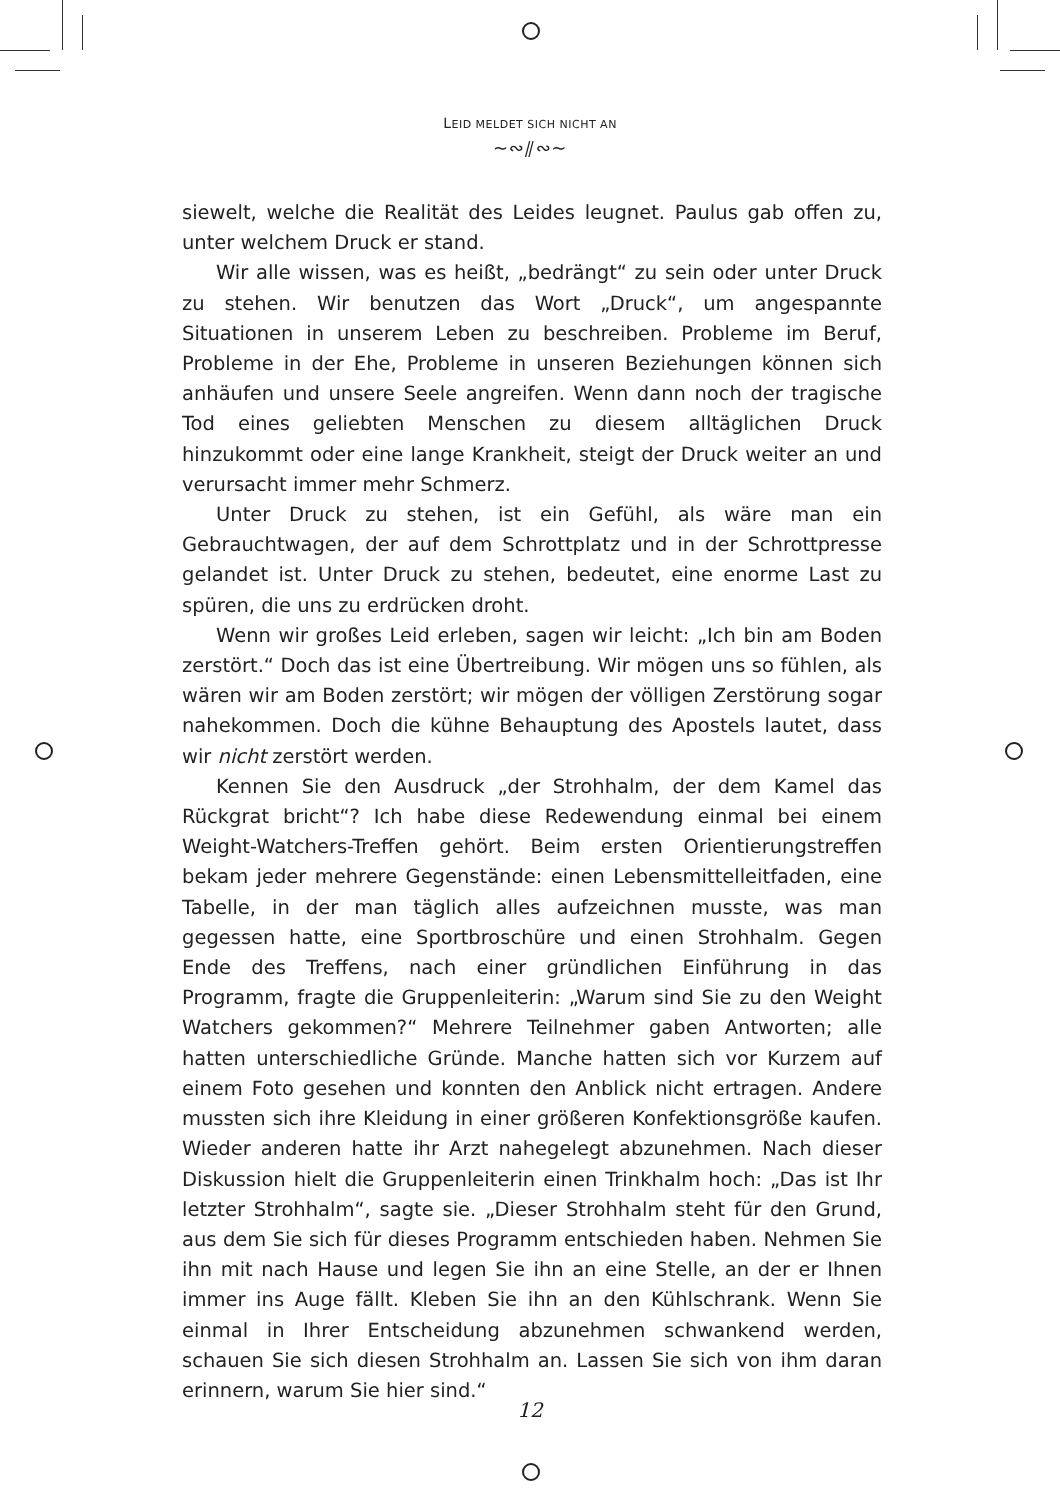LEID MELDET SICH NICHT AN
~∾⫽∾~
siewelt, welche die Realität des Leides leugnet. Paulus gab offen zu, unter welchem Druck er stand.
Wir alle wissen, was es heißt, „bedrängt“ zu sein oder unter Druck zu stehen. Wir benutzen das Wort „Druck“, um angespannte Situationen in unserem Leben zu beschreiben. Probleme im Beruf, Probleme in der Ehe, Probleme in unseren Beziehungen können sich anhäufen und unsere Seele angreifen. Wenn dann noch der tragische Tod eines geliebten Menschen zu diesem alltäglichen Druck hinzukommt oder eine lange Krankheit, steigt der Druck weiter an und verursacht immer mehr Schmerz.
Unter Druck zu stehen, ist ein Gefühl, als wäre man ein Gebrauchtwagen, der auf dem Schrottplatz und in der Schrottpresse gelandet ist. Unter Druck zu stehen, bedeutet, eine enorme Last zu spüren, die uns zu erdrücken droht.
Wenn wir großes Leid erleben, sagen wir leicht: „Ich bin am Boden zerstört.“ Doch das ist eine Übertreibung. Wir mögen uns so fühlen, als wären wir am Boden zerstört; wir mögen der völligen Zerstörung sogar nahekommen. Doch die kühne Behauptung des Apostels lautet, dass wir nicht zerstört werden.
Kennen Sie den Ausdruck „der Strohhalm, der dem Kamel das Rückgrat bricht“? Ich habe diese Redewendung einmal bei einem Weight-Watchers-Treffen gehört. Beim ersten Orientierungstreffen bekam jeder mehrere Gegenstände: einen Lebensmittelleitfaden, eine Tabelle, in der man täglich alles aufzeichnen musste, was man gegessen hatte, eine Sportbroschüre und einen Strohhalm. Gegen Ende des Treffens, nach einer gründlichen Einführung in das Programm, fragte die Gruppenleiterin: „Warum sind Sie zu den Weight Watchers gekommen?“ Mehrere Teilnehmer gaben Antworten; alle hatten unterschiedliche Gründe. Manche hatten sich vor Kurzem auf einem Foto gesehen und konnten den Anblick nicht ertragen. Andere mussten sich ihre Kleidung in einer größeren Konfektionsgröße kaufen. Wieder anderen hatte ihr Arzt nahegelegt abzunehmen. Nach dieser Diskussion hielt die Gruppenleiterin einen Trinkhalm hoch: „Das ist Ihr letzter Strohhalm“, sagte sie. „Dieser Strohhalm steht für den Grund, aus dem Sie sich für dieses Programm entschieden haben. Nehmen Sie ihn mit nach Hause und legen Sie ihn an eine Stelle, an der er Ihnen immer ins Auge fällt. Kleben Sie ihn an den Kühlschrank. Wenn Sie einmal in Ihrer Entscheidung abzunehmen schwankend werden, schauen Sie sich diesen Strohhalm an. Lassen Sie sich von ihm daran erinnern, warum Sie hier sind.“
12